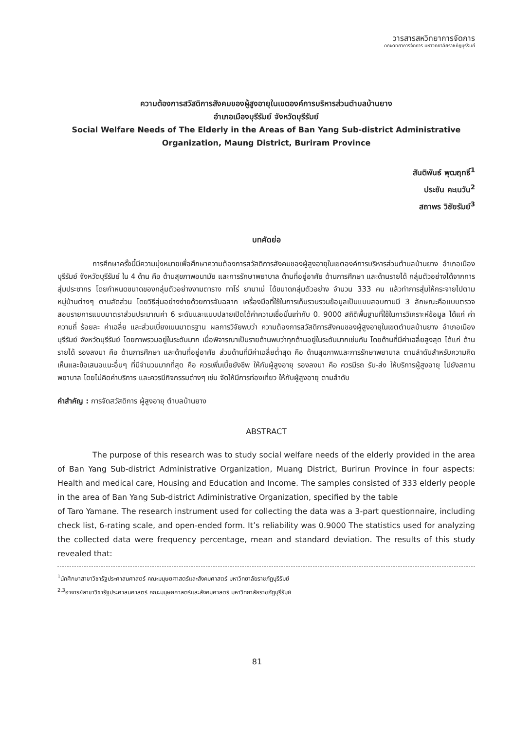วารสารสหวิทยาการจัดการ
คณะวิทยาการจัดการ มหาวิทยาลัยราชภัฏบุรีรัมย์
ความต้องการสวัสดิการสังคมของผู้สูงอายุในเขตองค์การบริหารส่วนตำบลบ้านยาง
อำเภอเมืองบุรีรัมย์ จังหวัดบุรีรัมย์
Social Welfare Needs of The Elderly in the Areas of Ban Yang Sub-district Administrative
Organization, Maung District, Buriram Province
สันติพันธ์ พุฒฤทธิ์<sup>1</sup>
ประชัน คะเนวัน<sup>2</sup>
สถาพร วิชัยรัมย์<sup>3</sup>
บทคัดย่อ
การศึกษาครั้งนี้มีความมุ่งหมายเพื่อศึกษาความต้องการสวัสดิการสังคมของผู้สูงอายุในเขตองค์การบริหารส่วนตำบลบ้านยาง อำเภอเมืองบุรีรัมย์ จังหวัดบุรีรัมย์ ใน 4 ด้าน คือ ด้านสุขภาพอนามัย และการรักษาพยาบาล ด้านที่อยู่อาศัย ด้านการศึกษา และด้านรายได้ กลุ่มตัวอย่างได้จากการสุ่มประชากร โดยกำหนดขนาดของกลุ่มตัวอย่างงามตาราง ทาโร่ ยามาเน่ ได้ขนาดกลุ่มตัวอย่าง จำนวน 333 คน แล้วทำการสุ่มให้กระจายไปตามหมู่บ้านต่างๆ ตามสัดส่วน โดยวิธีสุ่มอย่างง่ายด้วยการจับฉลาก เครื่องมือที่ใช้ในการเก็บรวบรวมข้อมูลเป็นแบบสอบถามมี 3 ลักษณะคือแบบตรวจสอบรายการแบบมาตราส่วนประมาณค่า 6 ระดับและแบบปลายเปิดได้ค่าความเชื่อมั่นเท่ากับ 0. 9000 สถิติพื้นฐานที่ใช้ในการวิเคราะห์ข้อมูล ได้แก่ ค่าความถี่ ร้อยละ ค่าเฉลี่ย และส่วนเบี่ยงเบนมาตรฐาน ผลการวิจัยพบว่า ความต้องการสวัสดิการสังคมของผู้สูงอายุในเขตตำบลบ้านยาง อำเภอเมืองบุรีรัมย์ จังหวัดบุรีรัมย์ โดยภาพรวมอยู่ในระดับมาก เมื่อพิจารณาเป็นรายด้านพบว่าทุกด้านอยู่ในระดับมากเช่นกัน โดยด้านที่มีค่าเฉลี่ยสูงสุด ได้แก่ ด้านรายได้ รองลงมา คือ ด้านการศึกษา และด้านที่อยู่อาศัย ส่วนด้านที่มีค่าเฉลี่ยต่ำสุด คือ ด้านสุขภาพและการรักษาพยาบาล ตามลำดับสำหรับความคิดเห็นและข้อเสนอแนะอื่นๆ ที่มีจำนวนมากที่สุด คือ ควรเพิ่มเบี้ยยังชีพ ให้กับผู้สูงอายุ รองลงมา คือ ควรมีรถ รับ-ส่ง ให้บริการผู้สูงอายุ ไปยังสถานพยาบาล โดยไม่คิดค่าบริการ และควรมีกิจกรรมต่างๆ เช่น จัดให้มีการท่องเที่ยว ให้กับผู้สูงอายุ ตามลำดับ
คำสำคัญ : การจัดสวัสดิการ ผู้สูงอายุ ตำบลบ้านยาง
ABSTRACT
The purpose of this research was to study social welfare needs of the elderly provided in the area of Ban Yang Sub-district Administrative Organization, Muang District, Burirun Province in four aspects: Health and medical care, Housing and Education and Income. The samples consisted of 333 elderly people in the area of Ban Yang Sub-district Adiministrative Organization, specified by the table
of Taro Yamane. The research instrument used for collecting the data was a 3-part questionnaire, including check list, 6-rating scale, and open-ended form. It’s reliability was 0.9000 The statistics used for analyzing the collected data were frequency percentage, mean and standard deviation. The results of this study revealed that:
<sup>1</sup> นักศึกษาสาขาวิชารัฐประศาสนศาสตร์ คณะมนุษยศาสตร์และสังคมศาสตร์ มหาวิทยาลัยราชภัฏบุรีรัมย์
<sup>2,3</sup>อาจารย์สาขาวิชารัฐประศาสนศาสตร์ คณะมนุษยศาสตร์และสังคมศาสตร์ มหาวิทยาลัยราชภัฏบุรีรัมย์
81